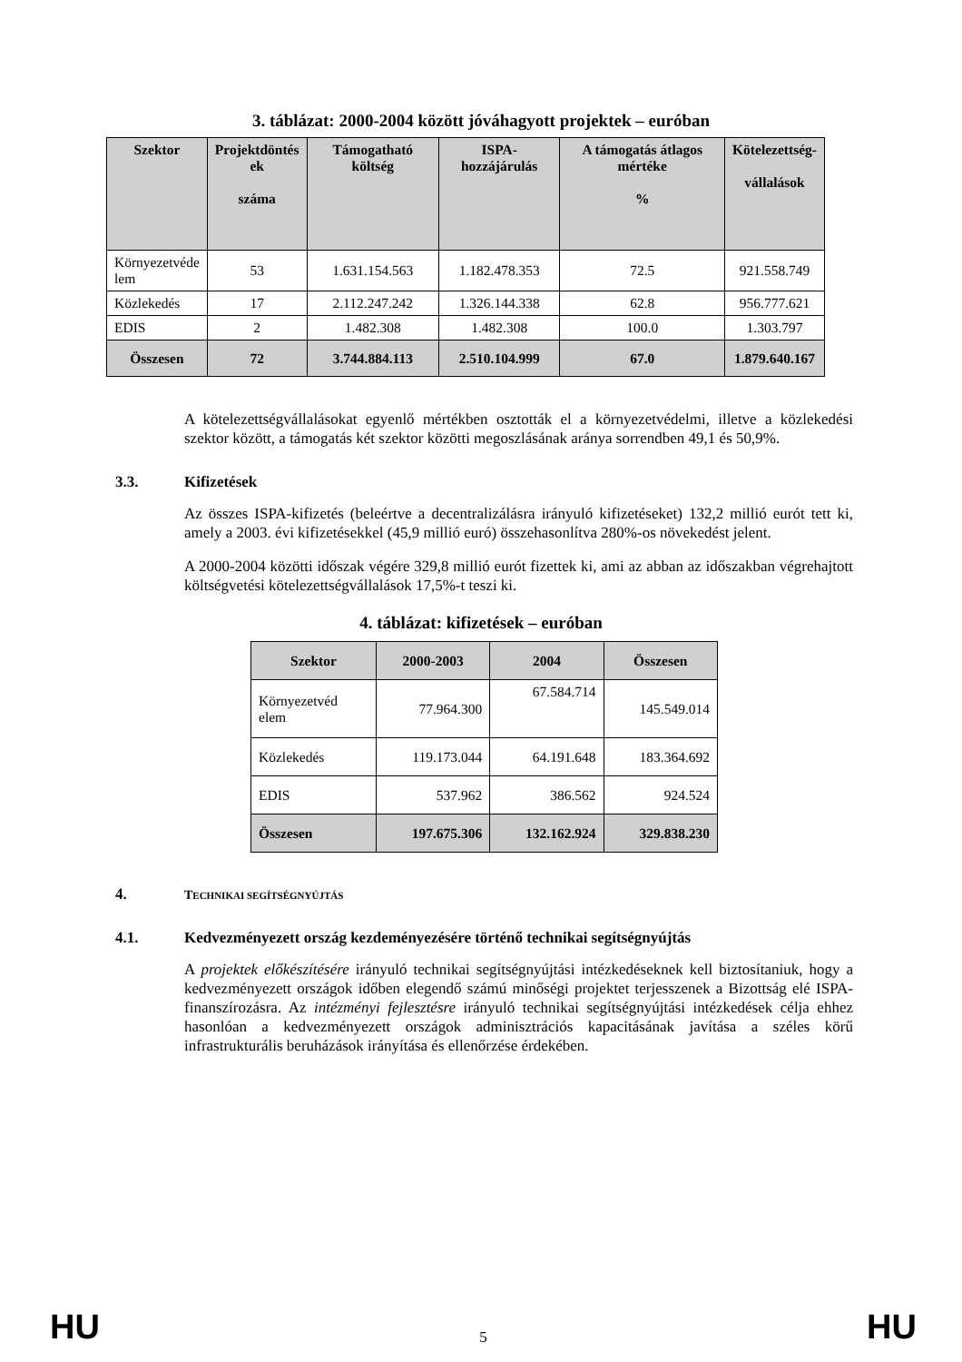3. táblázat: 2000-2004 között jóváhagyott projektek – euróban
| Szektor | Projektdöntés ek száma | Támogatható költség | ISPA-hozzájárulás | A támogatás átlagos mértéke % | Kötelezettség- vállalások |
| --- | --- | --- | --- | --- | --- |
| Környezetvéde lem | 53 | 1.631.154.563 | 1.182.478.353 | 72.5 | 921.558.749 |
| Közlekedés | 17 | 2.112.247.242 | 1.326.144.338 | 62.8 | 956.777.621 |
| EDIS | 2 | 1.482.308 | 1.482.308 | 100.0 | 1.303.797 |
| Összesen | 72 | 3.744.884.113 | 2.510.104.999 | 67.0 | 1.879.640.167 |
A kötelezettségvállalásokat egyenlő mértékben osztották el a környezetvédelmi, illetve a közlekedési szektor között, a támogatás két szektor közötti megoszlásának aránya sorrendben 49,1 és 50,9%.
3.3. Kifizetések
Az összes ISPA-kifizetés (beleértve a decentralizálásra irányuló kifizetéseket) 132,2 millió eurót tett ki, amely a 2003. évi kifizetésekkel (45,9 millió euró) összehasonlítva 280%-os növekedést jelent.
A 2000-2004 közötti időszak végére 329,8 millió eurót fizettek ki, ami az abban az időszakban végrehajtott költségvetési kötelezettségvállalások 17,5%-t teszi ki.
4. táblázat: kifizetések – euróban
| Szektor | 2000-2003 | 2004 | Összesen |
| --- | --- | --- | --- |
| Környezetvéd elem | 77.964.300 | 67.584.714 | 145.549.014 |
| Közlekedés | 119.173.044 | 64.191.648 | 183.364.692 |
| EDIS | 537.962 | 386.562 | 924.524 |
| Összesen | 197.675.306 | 132.162.924 | 329.838.230 |
4. TECHNIKAI SEGÍTSÉGNYÚJTÁS
4.1. Kedvezményezett ország kezdeményezésére történő technikai segítségnyújtás
A projektek előkészítésére irányuló technikai segítségnyújtási intézkedéseknek kell biztosítaniuk, hogy a kedvezményezett országok időben elegendő számú minőségi projektet terjesszenek a Bizottság elé ISPA-finanszírozásra. Az intézményi fejlesztésre irányuló technikai segítségnyújtási intézkedések célja ehhez hasonlóan a kedvezményezett országok adminisztrációs kapacitásának javítása a széles körű infrastrukturális beruházások irányítása és ellenőrzése érdekében.
HU 5 HU